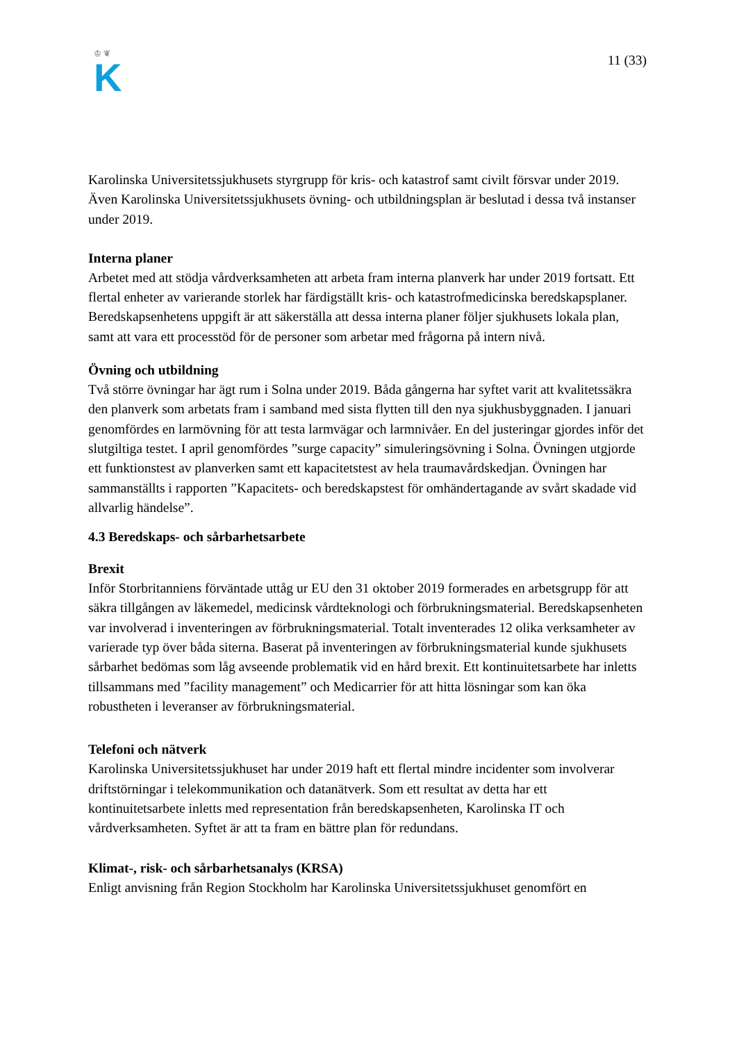♔ ❦
K
11 (33)
Karolinska Universitetssjukhusets styrgrupp för kris- och katastrof samt civilt försvar under 2019. Även Karolinska Universitetssjukhusets övning- och utbildningsplan är beslutad i dessa två instanser under 2019.
Interna planer
Arbetet med att stödja vårdverksamheten att arbeta fram interna planverk har under 2019 fortsatt. Ett flertal enheter av varierande storlek har färdigställt kris- och katastrofmedicinska beredskapsplaner. Beredskapsenhetens uppgift är att säkerställa att dessa interna planer följer sjukhusets lokala plan, samt att vara ett processtöd för de personer som arbetar med frågorna på intern nivå.
Övning och utbildning
Två större övningar har ägt rum i Solna under 2019. Båda gångerna har syftet varit att kvalitetssäkra den planverk som arbetats fram i samband med sista flytten till den nya sjukhusbyggnaden. I januari genomfördes en larmövning för att testa larmvägar och larmnivåer. En del justeringar gjordes inför det slutgiltiga testet. I april genomfördes ”surge capacity” simuleringsövning i Solna. Övningen utgjorde ett funktionstest av planverken samt ett kapacitetstest av hela traumavårdskedjan. Övningen har sammanställts i rapporten ”Kapacitets- och beredskapstest för omhändertagande av svårt skadade vid allvarlig händelse”.
4.3 Beredskaps- och sårbarhetsarbete
Brexit
Inför Storbritanniens förväntade uttåg ur EU den 31 oktober 2019 formerades en arbetsgrupp för att säkra tillgången av läkemedel, medicinsk vårdteknologi och förbrukningsmaterial. Beredskapsenheten var involverad i inventeringen av förbrukningsmaterial. Totalt inventerades 12 olika verksamheter av varierade typ över båda siterna. Baserat på inventeringen av förbrukningsmaterial kunde sjukhusets sårbarhet bedömas som låg avseende problematik vid en hård brexit. Ett kontinuitetsarbete har inletts tillsammans med ”facility management” och Medicarrier för att hitta lösningar som kan öka robustheten i leveranser av förbrukningsmaterial.
Telefoni och nätverk
Karolinska Universitetssjukhuset har under 2019 haft ett flertal mindre incidenter som involverar driftstörningar i telekommunikation och datanätverk. Som ett resultat av detta har ett kontinuitetsarbete inletts med representation från beredskapsenheten, Karolinska IT och vårdverksamheten. Syftet är att ta fram en bättre plan för redundans.
Klimat-, risk- och sårbarhetsanalys (KRSA)
Enligt anvisning från Region Stockholm har Karolinska Universitetssjukhuset genomfört en